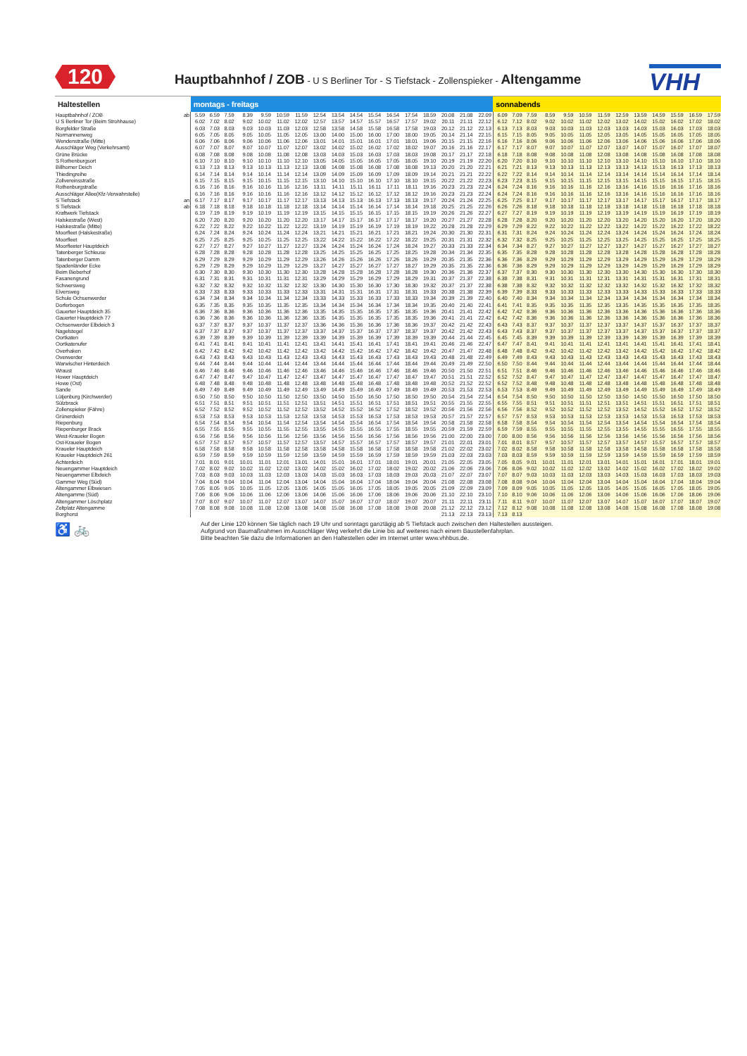120
Hauptbahnhof / ZOB - U S Berliner Tor - S Tiefstack - Zollenspieker - Altengamme
VHH
| Haltestellen | | montags - freitags | | | | | | | | | | | | | | | | | sonnabends | | | | | | | | | | | | |
| --- | --- | --- | --- | --- | --- | --- | --- | --- | --- | --- | --- | --- | --- | --- | --- | --- | --- | --- | --- | --- | --- | --- | --- | --- | --- | --- | --- | --- | --- | --- | --- |
| Hauptbahnhof / ZOB | ab | 5.59 | 6.59 | 7.59 | 8.39 | 9.59 | 10.59 | 11.59 | 12.54 | 13.54 | 14.54 | 15.54 | 16.54 | 17.54 | 18.59 | 20.08 | 21.08 | 22.09 | 6.09 | 7.09 | 7.59 | 8.59 | 9.59 | 10.59 | 11.59 | 12.59 | 13.59 | 14.59 | 15.59 | 16.59 | 17.59 |
| U S Berliner Tor (Beim Strohhause) | | 6.02 | 7.02 | 8.02 | 9.02 | 10.02 | 11.02 | 12.02 | 12.57 | 13.57 | 14.57 | 15.57 | 16.57 | 17.57 | 19.02 | 20.11 | 21.11 | 22.12 | 6.12 | 7.12 | 8.02 | 9.02 | 10.02 | 11.02 | 12.02 | 13.02 | 14.02 | 15.02 | 16.02 | 17.02 | 18.02 |
| Borgfelder Straße | | 6.03 | 7.03 | 8.03 | 9.03 | 10.03 | 11.03 | 12.03 | 12.58 | 13.58 | 14.58 | 15.58 | 16.58 | 17.58 | 19.03 | 20.12 | 21.12 | 22.13 | 6.13 | 7.13 | 8.03 | 9.03 | 10.03 | 11.03 | 12.03 | 13.03 | 14.03 | 15.03 | 16.03 | 17.03 | 18.03 |
| Normannenweg | | 6.05 | 7.05 | 8.05 | 9.05 | 10.05 | 11.05 | 12.05 | 13.00 | 14.00 | 15.00 | 16.00 | 17.00 | 18.00 | 19.05 | 20.14 | 21.14 | 22.15 | 6.15 | 7.15 | 8.05 | 9.05 | 10.05 | 11.05 | 12.05 | 13.05 | 14.05 | 15.05 | 16.05 | 17.05 | 18.05 |
| Wendenstraße (Mitte) | | 6.06 | 7.06 | 8.06 | 9.06 | 10.06 | 11.06 | 12.06 | 13.01 | 14.01 | 15.01 | 16.01 | 17.01 | 18.01 | 19.06 | 20.15 | 21.15 | 22.16 | 6.16 | 7.16 | 8.06 | 9.06 | 10.06 | 11.06 | 12.06 | 13.06 | 14.06 | 15.06 | 16.06 | 17.06 | 18.06 |
| Ausschläger Weg (Verkehrsamt) | | 6.07 | 7.07 | 8.07 | 9.07 | 10.07 | 11.07 | 12.07 | 13.02 | 14.02 | 15.02 | 16.02 | 17.02 | 18.02 | 19.07 | 20.16 | 21.16 | 22.17 | 6.17 | 7.17 | 8.07 | 9.07 | 10.07 | 11.07 | 12.07 | 13.07 | 14.07 | 15.07 | 16.07 | 17.07 | 18.07 |
| Grüne Brücke | | 6.08 | 7.08 | 8.08 | 9.08 | 10.08 | 11.08 | 12.08 | 13.03 | 14.03 | 15.03 | 16.03 | 17.03 | 18.03 | 19.08 | 20.17 | 21.17 | 22.18 | 6.18 | 7.18 | 8.08 | 9.08 | 10.08 | 11.08 | 12.08 | 13.08 | 14.08 | 15.08 | 16.08 | 17.08 | 18.08 |
| S Rothenburgsort | | 6.10 | 7.10 | 8.10 | 9.10 | 10.10 | 11.10 | 12.10 | 13.05 | 14.05 | 15.05 | 16.05 | 17.05 | 18.05 | 19.10 | 20.19 | 21.19 | 22.20 | 6.20 | 7.20 | 8.10 | 9.10 | 10.10 | 11.10 | 12.10 | 13.10 | 14.10 | 15.10 | 16.10 | 17.10 | 18.10 |
| Billhorner Deich | | 6.13 | 7.13 | 8.13 | 9.13 | 10.13 | 11.13 | 12.13 | 13.08 | 14.08 | 15.08 | 16.08 | 17.08 | 18.08 | 19.13 | 20.20 | 21.20 | 22.21 | 6.21 | 7.21 | 8.13 | 9.13 | 10.13 | 11.13 | 12.13 | 13.13 | 14.13 | 15.13 | 16.13 | 17.13 | 18.13 |
| Thiedingreihe | | 6.14 | 7.14 | 8.14 | 9.14 | 10.14 | 11.14 | 12.14 | 13.09 | 14.09 | 15.09 | 16.09 | 17.09 | 18.09 | 19.14 | 20.21 | 21.21 | 22.22 | 6.22 | 7.22 | 8.14 | 9.14 | 10.14 | 11.14 | 12.14 | 13.14 | 14.14 | 15.14 | 16.14 | 17.14 | 18.14 |
| Zollvereinsstraße | | 6.15 | 7.15 | 8.15 | 9.15 | 10.15 | 11.15 | 12.15 | 13.10 | 14.10 | 15.10 | 16.10 | 17.10 | 18.10 | 19.15 | 20.22 | 21.22 | 22.23 | 6.23 | 7.23 | 8.15 | 9.15 | 10.15 | 11.15 | 12.15 | 13.15 | 14.15 | 15.15 | 16.15 | 17.15 | 18.15 |
| Rothenburgstraße | | 6.16 | 7.16 | 8.16 | 9.16 | 10.16 | 11.16 | 12.16 | 13.11 | 14.11 | 15.11 | 16.11 | 17.11 | 18.11 | 19.16 | 20.23 | 21.23 | 22.24 | 6.24 | 7.24 | 8.16 | 9.16 | 10.16 | 11.16 | 12.16 | 13.16 | 14.16 | 15.16 | 16.16 | 17.16 | 18.16 |
| Ausschläger Allee(Kfz-Verwahrstelle) | | 6.16 | 7.16 | 8.16 | 9.16 | 10.16 | 11.16 | 12.16 | 13.12 | 14.12 | 15.12 | 16.12 | 17.12 | 18.12 | 19.16 | 20.23 | 21.23 | 22.24 | 6.24 | 7.24 | 8.16 | 9.16 | 10.16 | 11.16 | 12.16 | 13.16 | 14.16 | 15.16 | 16.16 | 17.16 | 18.16 |
| S Tiefstack | an | 6.17 | 7.17 | 8.17 | 9.17 | 10.17 | 11.17 | 12.17 | 13.13 | 14.13 | 15.13 | 16.13 | 17.13 | 18.13 | 19.17 | 20.24 | 21.24 | 22.25 | 6.25 | 7.25 | 8.17 | 9.17 | 10.17 | 11.17 | 12.17 | 13.17 | 14.17 | 15.17 | 16.17 | 17.17 | 18.17 |
| S Tiefstack | ab | 6.18 | 7.18 | 8.18 | 9.18 | 10.18 | 11.18 | 12.18 | 13.14 | 14.14 | 15.14 | 16.14 | 17.14 | 18.14 | 19.18 | 20.25 | 21.25 | 22.26 | 6.26 | 7.26 | 8.18 | 9.18 | 10.18 | 11.18 | 12.18 | 13.18 | 14.18 | 15.18 | 16.18 | 17.18 | 18.18 |
| Kraftwerk Tiefstack | | 6.19 | 7.19 | 8.19 | 9.19 | 10.19 | 11.19 | 12.19 | 13.15 | 14.15 | 15.15 | 16.15 | 17.15 | 18.15 | 19.19 | 20.26 | 21.26 | 22.27 | 6.27 | 7.27 | 8.19 | 9.19 | 10.19 | 11.19 | 12.19 | 13.19 | 14.19 | 15.19 | 16.19 | 17.19 | 18.19 |
| Halskestraße (West) | | 6.20 | 7.20 | 8.20 | 9.20 | 10.20 | 11.20 | 12.20 | 13.17 | 14.17 | 15.17 | 16.17 | 17.17 | 18.17 | 19.20 | 20.27 | 21.27 | 22.28 | 6.28 | 7.28 | 8.20 | 9.20 | 10.20 | 11.20 | 12.20 | 13.20 | 14.20 | 15.20 | 16.20 | 17.20 | 18.20 |
| Halskestraße (Mitte) | | 6.22 | 7.22 | 8.22 | 9.22 | 10.22 | 11.22 | 12.22 | 13.19 | 14.19 | 15.19 | 16.19 | 17.19 | 18.19 | 19.22 | 20.28 | 21.28 | 22.29 | 6.29 | 7.29 | 8.22 | 9.22 | 10.22 | 11.22 | 12.22 | 13.22 | 14.22 | 15.22 | 16.22 | 17.22 | 18.22 |
| Moorfleet (Halskestraße) | | 6.24 | 7.24 | 8.24 | 9.24 | 10.24 | 11.24 | 12.24 | 13.21 | 14.21 | 15.21 | 16.21 | 17.21 | 18.21 | 19.24 | 20.30 | 21.30 | 22.31 | 6.31 | 7.31 | 8.24 | 9.24 | 10.24 | 11.24 | 12.24 | 13.24 | 14.24 | 15.24 | 16.24 | 17.24 | 18.24 |
| Moorfleet | | 6.25 | 7.25 | 8.25 | 9.25 | 10.25 | 11.25 | 12.25 | 13.22 | 14.22 | 15.22 | 16.22 | 17.22 | 18.22 | 19.25 | 20.31 | 21.31 | 22.32 | 6.32 | 7.32 | 8.25 | 9.25 | 10.25 | 11.25 | 12.25 | 13.25 | 14.25 | 15.25 | 16.25 | 17.25 | 18.25 |
| Moorfleeter Hauptdeich | | 6.27 | 7.27 | 8.27 | 9.27 | 10.27 | 11.27 | 12.27 | 13.24 | 14.24 | 15.24 | 16.24 | 17.24 | 18.24 | 19.27 | 20.33 | 21.33 | 22.34 | 6.34 | 7.34 | 8.27 | 9.27 | 10.27 | 11.27 | 12.27 | 13.27 | 14.27 | 15.27 | 16.27 | 17.27 | 18.27 |
| Tatenberger Schleuse | | 6.28 | 7.28 | 8.28 | 9.28 | 10.28 | 11.28 | 12.28 | 13.25 | 14.25 | 15.25 | 16.25 | 17.25 | 18.25 | 19.28 | 20.34 | 21.34 | 22.35 | 6.35 | 7.35 | 8.28 | 9.28 | 10.28 | 11.28 | 12.28 | 13.28 | 14.28 | 15.28 | 16.28 | 17.28 | 18.28 |
| Tatenberger Damm | | 6.29 | 7.29 | 8.29 | 9.29 | 10.29 | 11.29 | 12.29 | 13.26 | 14.26 | 15.26 | 16.26 | 17.26 | 18.26 | 19.29 | 20.35 | 21.35 | 22.36 | 6.36 | 7.36 | 8.29 | 9.29 | 10.29 | 11.29 | 12.29 | 13.29 | 14.29 | 15.29 | 16.29 | 17.29 | 18.29 |
| Spadenländer Ecke | | 6.29 | 7.29 | 8.29 | 9.29 | 10.29 | 11.29 | 12.29 | 13.27 | 14.27 | 15.27 | 16.27 | 17.27 | 18.27 | 19.29 | 20.35 | 21.35 | 22.36 | 6.36 | 7.36 | 8.29 | 9.29 | 10.29 | 11.29 | 12.29 | 13.29 | 14.29 | 15.29 | 16.29 | 17.29 | 18.29 |
| Beim Bieberhof | | 6.30 | 7.30 | 8.30 | 9.30 | 10.30 | 11.30 | 12.30 | 13.28 | 14.28 | 15.28 | 16.28 | 17.28 | 18.28 | 19.30 | 20.36 | 21.36 | 22.37 | 6.37 | 7.37 | 8.30 | 9.30 | 10.30 | 11.30 | 12.30 | 13.30 | 14.30 | 15.30 | 16.30 | 17.30 | 18.30 |
| Fasanengrund | | 6.31 | 7.31 | 8.31 | 9.31 | 10.31 | 11.31 | 12.31 | 13.29 | 14.29 | 15.29 | 16.29 | 17.29 | 18.29 | 19.31 | 20.37 | 21.37 | 22.38 | 6.38 | 7.38 | 8.31 | 9.31 | 10.31 | 11.31 | 12.31 | 13.31 | 14.31 | 15.31 | 16.31 | 17.31 | 18.31 |
| Schwersweg | | 6.32 | 7.32 | 8.32 | 9.32 | 10.32 | 11.32 | 12.32 | 13.30 | 14.30 | 15.30 | 16.30 | 17.30 | 18.30 | 19.32 | 20.37 | 21.37 | 22.38 | 6.38 | 7.38 | 8.32 | 9.32 | 10.32 | 11.32 | 12.32 | 13.32 | 14.32 | 15.32 | 16.32 | 17.32 | 18.32 |
| Elversweg | | 6.33 | 7.33 | 8.33 | 9.33 | 10.33 | 11.33 | 12.33 | 13.31 | 14.31 | 15.31 | 16.31 | 17.31 | 18.31 | 19.33 | 20.38 | 21.38 | 22.39 | 6.39 | 7.39 | 8.33 | 9.33 | 10.33 | 11.33 | 12.33 | 13.33 | 14.33 | 15.33 | 16.33 | 17.33 | 18.33 |
| Schule Ochsenwerder | | 6.34 | 7.34 | 8.34 | 9.34 | 10.34 | 11.34 | 12.34 | 13.33 | 14.33 | 15.33 | 16.33 | 17.33 | 18.33 | 19.34 | 20.39 | 21.39 | 22.40 | 6.40 | 7.40 | 8.34 | 9.34 | 10.34 | 11.34 | 12.34 | 13.34 | 14.34 | 15.34 | 16.34 | 17.34 | 18.34 |
| Dorferbogen | | 6.35 | 7.35 | 8.35 | 9.35 | 10.35 | 11.35 | 12.35 | 13.34 | 14.34 | 15.34 | 16.34 | 17.34 | 18.34 | 19.35 | 20.40 | 21.40 | 22.41 | 6.41 | 7.41 | 8.35 | 9.35 | 10.35 | 11.35 | 12.35 | 13.35 | 14.35 | 15.35 | 16.35 | 17.35 | 18.35 |
| Gauerter Hauptdeich 35 | | 6.36 | 7.36 | 8.36 | 9.36 | 10.36 | 11.36 | 12.36 | 13.35 | 14.35 | 15.35 | 16.35 | 17.35 | 18.35 | 19.36 | 20.41 | 21.41 | 22.42 | 6.42 | 7.42 | 8.36 | 9.36 | 10.36 | 11.36 | 12.36 | 13.36 | 14.36 | 15.36 | 16.36 | 17.36 | 18.36 |
| Gauerter Hauptdeich 77 | | 6.36 | 7.36 | 8.36 | 9.36 | 10.36 | 11.36 | 12.36 | 13.35 | 14.35 | 15.35 | 16.35 | 17.35 | 18.35 | 19.36 | 20.41 | 21.41 | 22.42 | 6.42 | 7.42 | 8.36 | 9.36 | 10.36 | 11.36 | 12.36 | 13.36 | 14.36 | 15.36 | 16.36 | 17.36 | 18.36 |
| Ochsenwerder Elbdeich 3 | | 6.37 | 7.37 | 8.37 | 9.37 | 10.37 | 11.37 | 12.37 | 13.36 | 14.36 | 15.36 | 16.36 | 17.36 | 18.36 | 19.37 | 20.42 | 21.42 | 22.43 | 6.43 | 7.43 | 8.37 | 9.37 | 10.37 | 11.37 | 12.37 | 13.37 | 14.37 | 15.37 | 16.37 | 17.37 | 18.37 |
| Nagelstegel | | 6.37 | 7.37 | 8.37 | 9.37 | 10.37 | 11.37 | 12.37 | 13.37 | 14.37 | 15.37 | 16.37 | 17.37 | 18.37 | 19.37 | 20.42 | 21.42 | 22.43 | 6.43 | 7.43 | 8.37 | 9.37 | 10.37 | 11.37 | 12.37 | 13.37 | 14.37 | 15.37 | 16.37 | 17.37 | 18.37 |
| Oortkaten | | 6.39 | 7.39 | 8.39 | 9.39 | 10.39 | 11.39 | 12.39 | 13.39 | 14.39 | 15.39 | 16.39 | 17.39 | 18.39 | 19.39 | 20.44 | 21.44 | 22.45 | 6.45 | 7.45 | 8.39 | 9.39 | 10.39 | 11.39 | 12.39 | 13.39 | 14.39 | 15.39 | 16.39 | 17.39 | 18.39 |
| Oortkatenufer | | 6.41 | 7.41 | 8.41 | 9.41 | 10.41 | 11.41 | 12.41 | 13.41 | 14.41 | 15.41 | 16.41 | 17.41 | 18.41 | 19.41 | 20.46 | 21.46 | 22.47 | 6.47 | 7.47 | 8.41 | 9.41 | 10.41 | 11.41 | 12.41 | 13.41 | 14.41 | 15.41 | 16.41 | 17.41 | 18.41 |
| Overhaken | | 6.42 | 7.42 | 8.42 | 9.42 | 10.42 | 11.42 | 12.42 | 13.42 | 14.42 | 15.42 | 16.42 | 17.42 | 18.42 | 19.42 | 20.47 | 21.47 | 22.48 | 6.48 | 7.48 | 8.42 | 9.42 | 10.42 | 11.42 | 12.42 | 13.42 | 14.42 | 15.42 | 16.42 | 17.42 | 18.42 |
| Overwerder | | 6.43 | 7.43 | 8.43 | 9.43 | 10.43 | 11.43 | 12.43 | 13.43 | 14.43 | 15.43 | 16.43 | 17.43 | 18.43 | 19.43 | 20.48 | 21.48 | 22.49 | 6.49 | 7.49 | 8.43 | 9.43 | 10.43 | 11.43 | 12.43 | 13.43 | 14.43 | 15.43 | 16.43 | 17.43 | 18.43 |
| Warwischer Hinterdeich | | 6.44 | 7.44 | 8.44 | 9.44 | 10.44 | 11.44 | 12.44 | 13.44 | 14.44 | 15.44 | 16.44 | 17.44 | 18.44 | 19.44 | 20.49 | 21.49 | 22.50 | 6.50 | 7.50 | 8.44 | 9.44 | 10.44 | 11.44 | 12.44 | 13.44 | 14.44 | 15.44 | 16.44 | 17.44 | 18.44 |
| Wraust | | 6.46 | 7.46 | 8.46 | 9.46 | 10.46 | 11.46 | 12.46 | 13.46 | 14.46 | 15.46 | 16.46 | 17.46 | 18.46 | 19.46 | 20.50 | 21.50 | 22.51 | 6.51 | 7.51 | 8.46 | 9.46 | 10.46 | 11.46 | 12.46 | 13.46 | 14.46 | 15.46 | 16.46 | 17.46 | 18.46 |
| Hower Hauptdeich | | 6.47 | 7.47 | 8.47 | 9.47 | 10.47 | 11.47 | 12.47 | 13.47 | 14.47 | 15.47 | 16.47 | 17.47 | 18.47 | 19.47 | 20.51 | 21.51 | 22.52 | 6.52 | 7.52 | 8.47 | 9.47 | 10.47 | 11.47 | 12.47 | 13.47 | 14.47 | 15.47 | 16.47 | 17.47 | 18.47 |
| Howe (Ost) | | 6.48 | 7.48 | 8.48 | 9.48 | 10.48 | 11.48 | 12.48 | 13.48 | 14.48 | 15.48 | 16.48 | 17.48 | 18.48 | 19.48 | 20.52 | 21.52 | 22.52 | 6.52 | 7.52 | 8.48 | 9.48 | 10.48 | 11.48 | 12.48 | 13.48 | 14.48 | 15.48 | 16.48 | 17.48 | 18.48 |
| Sande | | 6.49 | 7.49 | 8.49 | 9.49 | 10.49 | 11.49 | 12.49 | 13.49 | 14.49 | 15.49 | 16.49 | 17.49 | 18.49 | 19.49 | 20.53 | 21.53 | 22.53 | 6.53 | 7.53 | 8.49 | 9.49 | 10.49 | 11.49 | 12.49 | 13.49 | 14.49 | 15.49 | 16.49 | 17.49 | 18.49 |
| Lütjenburg (Kirchwerder) | | 6.50 | 7.50 | 8.50 | 9.50 | 10.50 | 11.50 | 12.50 | 13.50 | 14.50 | 15.50 | 16.50 | 17.50 | 18.50 | 19.50 | 20.54 | 21.54 | 22.54 | 6.54 | 7.54 | 8.50 | 9.50 | 10.50 | 11.50 | 12.50 | 13.50 | 14.50 | 15.50 | 16.50 | 17.50 | 18.50 |
| Sülzbrack | | 6.51 | 7.51 | 8.51 | 9.51 | 10.51 | 11.51 | 12.51 | 13.51 | 14.51 | 15.51 | 16.51 | 17.51 | 18.51 | 19.51 | 20.55 | 21.55 | 22.55 | 6.55 | 7.55 | 8.51 | 9.51 | 10.51 | 11.51 | 12.51 | 13.51 | 14.51 | 15.51 | 16.51 | 17.51 | 18.51 |
| Zollenspieker (Fähre) | | 6.52 | 7.52 | 8.52 | 9.52 | 10.52 | 11.52 | 12.52 | 13.52 | 14.52 | 15.52 | 16.52 | 17.52 | 18.52 | 19.52 | 20.56 | 21.56 | 22.56 | 6.56 | 7.56 | 8.52 | 9.52 | 10.52 | 11.52 | 12.52 | 13.52 | 14.52 | 15.52 | 16.52 | 17.52 | 18.52 |
| Grünerdeich | | 6.53 | 7.53 | 8.53 | 9.53 | 10.53 | 11.53 | 12.53 | 13.53 | 14.53 | 15.53 | 16.53 | 17.53 | 18.53 | 19.53 | 20.57 | 21.57 | 22.57 | 6.57 | 7.57 | 8.53 | 9.53 | 10.53 | 11.53 | 12.53 | 13.53 | 14.53 | 15.53 | 16.53 | 17.53 | 18.53 |
| Riepenburg | | 6.54 | 7.54 | 8.54 | 9.54 | 10.54 | 11.54 | 12.54 | 13.54 | 14.54 | 15.54 | 16.54 | 17.54 | 18.54 | 19.54 | 20.58 | 21.58 | 22.58 | 6.58 | 7.58 | 8.54 | 9.54 | 10.54 | 11.54 | 12.54 | 13.54 | 14.54 | 15.54 | 16.54 | 17.54 | 18.54 |
| Riepenburger Brack | | 6.55 | 7.55 | 8.55 | 9.55 | 10.55 | 11.55 | 12.55 | 13.55 | 14.55 | 15.55 | 16.55 | 17.55 | 18.55 | 19.55 | 20.59 | 21.59 | 22.59 | 6.59 | 7.59 | 8.55 | 9.55 | 10.55 | 11.55 | 12.55 | 13.55 | 14.55 | 15.55 | 16.55 | 17.55 | 18.55 |
| West-Kraueler Bogen | | 6.56 | 7.56 | 8.56 | 9.56 | 10.56 | 11.56 | 12.56 | 13.56 | 14.56 | 15.56 | 16.56 | 17.56 | 18.56 | 19.56 | 21.00 | 22.00 | 23.00 | 7.00 | 8.00 | 8.56 | 9.56 | 10.56 | 11.56 | 12.56 | 13.56 | 14.56 | 15.56 | 16.56 | 17.56 | 18.56 |
| Ost-Kraueler Bogen | | 6.57 | 7.57 | 8.57 | 9.57 | 10.57 | 11.57 | 12.57 | 13.57 | 14.57 | 15.57 | 16.57 | 17.57 | 18.57 | 19.57 | 21.01 | 22.01 | 23.01 | 7.01 | 8.01 | 8.57 | 9.57 | 10.57 | 11.57 | 12.57 | 13.57 | 14.57 | 15.57 | 16.57 | 17.57 | 18.57 |
| Kraueler Hauptdeich | | 6.58 | 7.58 | 8.58 | 9.58 | 10.58 | 11.58 | 12.58 | 13.58 | 14.58 | 15.58 | 16.58 | 17.58 | 18.58 | 19.58 | 21.02 | 22.02 | 23.02 | 7.02 | 8.02 | 8.58 | 9.58 | 10.58 | 11.58 | 12.58 | 13.58 | 14.58 | 15.58 | 16.58 | 17.58 | 18.58 |
| Kraueler Hauptdeich 261 | | 6.59 | 7.59 | 8.59 | 9.59 | 10.59 | 11.59 | 12.59 | 13.59 | 14.59 | 15.59 | 16.59 | 17.59 | 18.59 | 19.59 | 21.03 | 22.03 | 23.03 | 7.03 | 8.03 | 8.59 | 9.59 | 10.59 | 11.59 | 12.59 | 13.59 | 14.59 | 15.59 | 16.59 | 17.59 | 18.59 |
| Achterdeich | | 7.01 | 8.01 | 9.01 | 10.01 | 11.01 | 12.01 | 13.01 | 14.01 | 15.01 | 16.01 | 17.01 | 18.01 | 19.01 | 20.01 | 21.05 | 22.05 | 23.05 | 7.05 | 8.05 | 9.01 | 10.01 | 11.01 | 12.01 | 13.01 | 14.01 | 15.01 | 16.01 | 17.01 | 18.01 | 19.01 |
| Neuengammer Hauptdeich | | 7.02 | 8.02 | 9.02 | 10.02 | 11.02 | 12.02 | 13.02 | 14.02 | 15.02 | 16.02 | 17.02 | 18.02 | 19.02 | 20.02 | 21.06 | 22.06 | 23.06 | 7.06 | 8.06 | 9.02 | 10.02 | 11.02 | 12.02 | 13.02 | 14.02 | 15.02 | 16.02 | 17.02 | 18.02 | 19.02 |
| Neuengammer Elbdeich | | 7.03 | 8.03 | 9.03 | 10.03 | 11.03 | 12.03 | 13.03 | 14.03 | 15.03 | 16.03 | 17.03 | 18.03 | 19.03 | 20.03 | 21.07 | 22.07 | 23.07 | 7.07 | 8.07 | 9.03 | 10.03 | 11.03 | 12.03 | 13.03 | 14.03 | 15.03 | 16.03 | 17.03 | 18.03 | 19.03 |
| Gammer Weg (Süd) | | 7.04 | 8.04 | 9.04 | 10.04 | 11.04 | 12.04 | 13.04 | 14.04 | 15.04 | 16.04 | 17.04 | 18.04 | 19.04 | 20.04 | 21.08 | 22.08 | 23.08 | 7.08 | 8.08 | 9.04 | 10.04 | 11.04 | 12.04 | 13.04 | 14.04 | 15.04 | 16.04 | 17.04 | 18.04 | 19.04 |
| Altengammer Elbwiesen | | 7.05 | 8.05 | 9.05 | 10.05 | 11.05 | 12.05 | 13.05 | 14.05 | 15.05 | 16.05 | 17.05 | 18.05 | 19.05 | 20.05 | 21.09 | 22.09 | 23.09 | 7.09 | 8.09 | 9.05 | 10.05 | 11.05 | 12.05 | 13.05 | 14.05 | 15.05 | 16.05 | 17.05 | 18.05 | 19.05 |
| Altengamme (Süd) | | 7.06 | 8.06 | 9.06 | 10.06 | 11.06 | 12.06 | 13.06 | 14.06 | 15.06 | 16.06 | 17.06 | 18.06 | 19.06 | 20.06 | 21.10 | 22.10 | 23.10 | 7.10 | 8.10 | 9.06 | 10.06 | 11.06 | 12.06 | 13.06 | 14.06 | 15.06 | 16.06 | 17.06 | 18.06 | 19.06 |
| Altengammer Löschplatz | | 7.07 | 8.07 | 9.07 | 10.07 | 11.07 | 12.07 | 13.07 | 14.07 | 15.07 | 16.07 | 17.07 | 18.07 | 19.07 | 20.07 | 21.11 | 22.11 | 23.11 | 7.11 | 8.11 | 9.07 | 10.07 | 11.07 | 12.07 | 13.07 | 14.07 | 15.07 | 16.07 | 17.07 | 18.07 | 19.07 |
| Zeltplatz Altengamme | | 7.08 | 8.08 | 9.08 | 10.08 | 11.08 | 12.08 | 13.08 | 14.08 | 15.08 | 16.08 | 17.08 | 18.08 | 19.08 | 20.08 | 21.12 | 22.12 | 23.12 | 7.12 | 8.12 | 9.08 | 10.08 | 11.08 | 12.08 | 13.08 | 14.08 | 15.08 | 16.08 | 17.08 | 18.08 | 19.08 |
| Borghorst | | | | | | | | | | | | | | | | 21.13 | 22.13 | 23.13 | 7.13 | 8.13 | | | | | | | | | | | |
♿ 🚲
Auf der Linie 120 können Sie täglich nach 19 Uhr und sonntags ganztägig ab S Tiefstack auch zwischen den Haltestellen aussteigen.
Aufgrund von Baumaßnahmen im Ausschläger Weg verkehrt die Linie bis auf weiteres nach einem Baustellenfahrplan.
Bitte beachten Sie dazu die Informationen an den Haltestellen oder im Internet unter www.vhhbus.de.